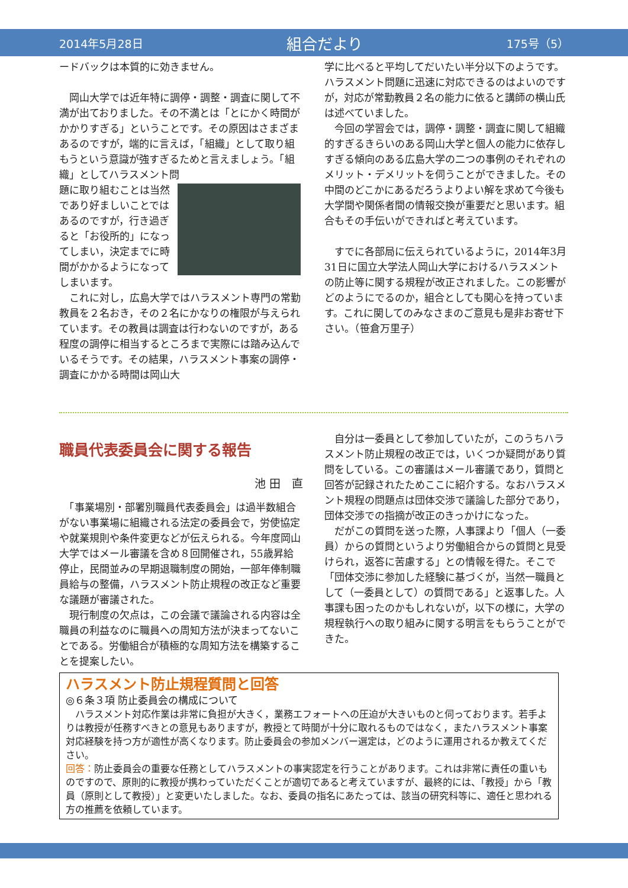2014年5月28日 組合だより 175号（5）
ードバックは本質的に効きません。
　岡山大学では近年特に調停・調整・調査に関して不満が出ておりました。その不満とは「とにかく時間がかかりすぎる」ということです。その原因はさまざまあるのですが，端的に言えば，「組織」として取り組もうという意識が強すぎるためと言えましょう。「組織」としてハラスメント問
題に取り組むことは当然であり好ましいことではあるのですが，行き過ぎると「お役所的」になってしまい，決定までに時間がかかるようになってしまいます。
　これに対し，広島大学ではハラスメント専門の常勤教員を２名おき，その２名にかなりの権限が与えられています。その教員は調査は行わないのですが，ある程度の調停に相当するところまで実際には踏み込んでいるそうです。その結果，ハラスメント事案の調停・調査にかかる時間は岡山大
学に比べると平均してだいたい半分以下のようです。ハラスメント問題に迅速に対応できるのはよいのですが，対応が常勤教員２名の能力に依ると講師の横山氏は述べていました。
　今回の学習会では，調停・調整・調査に関して組織的すぎるきらいのある岡山大学と個人の能力に依存しすぎる傾向のある広島大学の二つの事例のそれぞれのメリット・デメリットを伺うことができました。その中間のどこかにあるだろうよりよい解を求めて今後も大学間や関係者間の情報交換が重要だと思います。組合もその手伝いができればと考えています。
　すでに各部局に伝えられているように，2014年3月31日に国立大学法人岡山大学におけるハラスメントの防止等に関する規程が改正されました。この影響がどのようにでるのか，組合としても関心を持っています。これに関してのみなさまのご意見も是非お寄せ下さい。（笹倉万里子）
職員代表委員会に関する報告
池 田　直　
　「事業場別・部署別職員代表委員会」は過半数組合がない事業場に組織される法定の委員会で，労使協定や就業規則や条件変更などが伝えられる。今年度岡山大学ではメール審議を含め８回開催され，55歳昇給停止，民間並みの早期退職制度の開始，一部年俸制職員給与の整備，ハラスメント防止規程の改正など重要な議題が審議された。
　現行制度の欠点は，この会議で議論される内容は全職員の利益なのに職員への周知方法が決まってないことである。労働組合が積極的な周知方法を構築することを提案したい。
　自分は一委員として参加していたが，このうちハラスメント防止規程の改正では，いくつか疑問があり質問をしている。この審議はメール審議であり，質問と回答が記録されたためここに紹介する。なおハラスメント規程の問題点は団体交渉で議論した部分であり，団体交渉での指摘が改正のきっかけになった。
　だがこの質問を送った際，人事課より「個人（一委員）からの質問というより労働組合からの質問と見受けられ，返答に苦慮する」との情報を得た。そこで「団体交渉に参加した経験に基づくが，当然一職員として（一委員として）の質問である」と返事した。人事課も困ったのかもしれないが，以下の様に，大学の規程執行への取り組みに関する明言をもらうことができた。
ハラスメント防止規程質問と回答
◎６条３項 防止委員会の構成について
　ハラスメント対応作業は非常に負担が大きく，業務エフォートへの圧迫が大きいものと伺っております。若手よりは教授が任務すべきとの意見もありますが，教授とて時間が十分に取れるものではなく，またハラスメント事案対応経験を持つ方が適性が高くなります。防止委員会の参加メンバー選定は，どのように運用されるか教えてください。
回答：防止委員会の重要な任務としてハラスメントの事実認定を行うことがあります。これは非常に責任の重いものですので、原則的に教授が携わっていただくことが適切であると考えていますが、最終的には、「教授」から「教員（原則として教授）」と変更いたしました。なお、委員の指名にあたっては、該当の研究科等に、適任と思われる方の推薦を依頼しています。